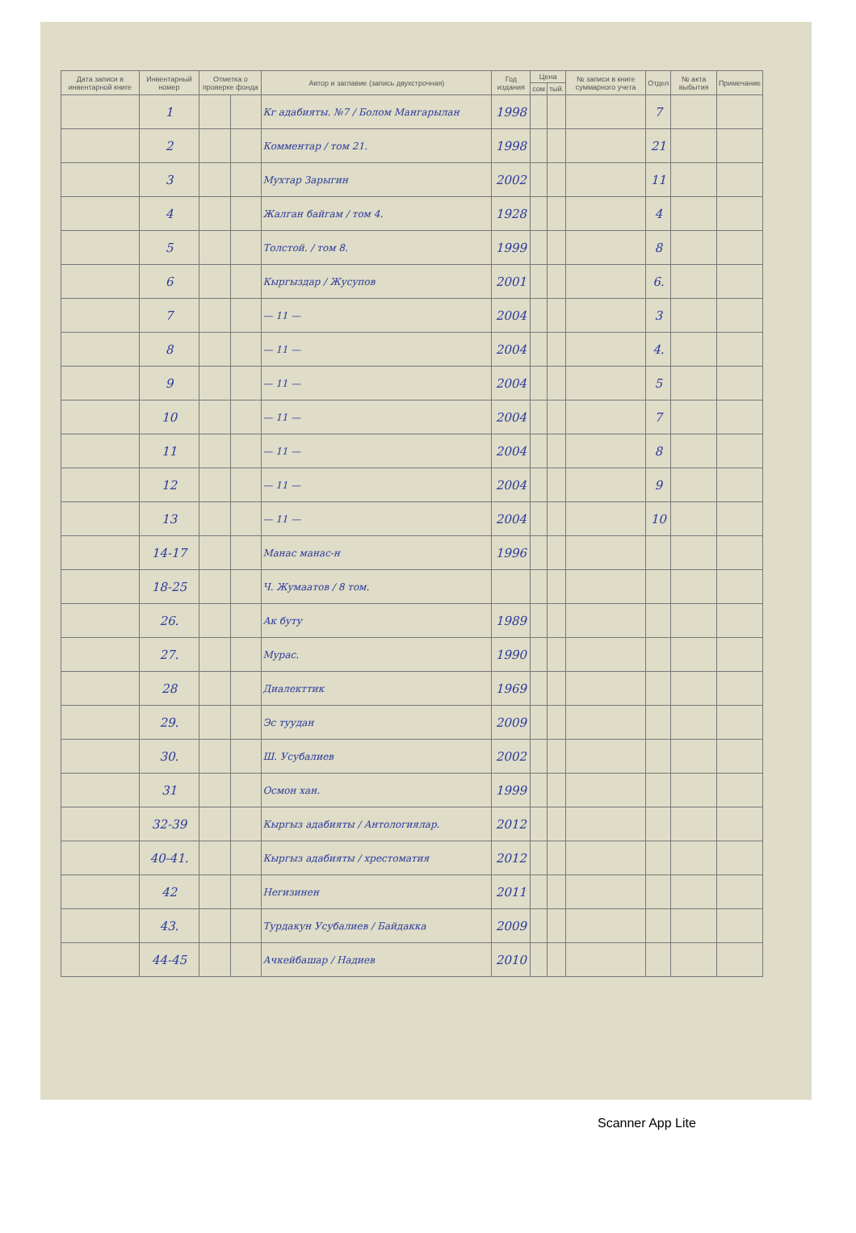| Дата записи в инвентарной книге | Инвентарный номер | Отметка о проверке фонда | | Автор и заглавие (запись двухстрочная) | Год издания | Цена | | № записи в книге суммарного учета | Отдел | № акта выбытия | Примечание |
| --- | --- | --- | --- | --- | --- | --- | --- | --- | --- | --- | --- |
| | | | | | | сом | тый. | | | | |
| | 1 | | | Кг адабияты. №7 / Болом Мангарылан | 1998 | | | | 7 | | |
| | 2 | | | Комментар / том 21. | 1998 | | | | 21 | | |
| | 3 | | | Мухтар Зарыгин | 2002 | | | | 11 | | |
| | 4 | | | Жалган байгам / том 4. | 1928 | | | | 4 | | |
| | 5 | | | Толстой. / том 8. | 1999 | | | | 8 | | |
| | 6 | | | Кыргыздар / Жусупов | 2001 | | | | 6. | | |
| | 7 | | | — 11 — | 2004 | | | | 3 | | |
| | 8 | | | — 11 — | 2004 | | | | 4. | | |
| | 9 | | | — 11 — | 2004 | | | | 5 | | |
| | 10 | | | — 11 — | 2004 | | | | 7 | | |
| | 11 | | | — 11 — | 2004 | | | | 8 | | |
| | 12 | | | — 11 — | 2004 | | | | 9 | | |
| | 13 | | | — 11 — | 2004 | | | | 10 | | |
| | 14-17 | | | Манас манас-н | 1996 | | | | | | |
| | 18-25 | | | Ч. Жумаатов / 8 том. | | | | | | | |
| | 26. | | | Ак буту | 1989 | | | | | | |
| | 27. | | | Мурас. | 1990 | | | | | | |
| | 28 | | | Диалекттик | 1969 | | | | | | |
| | 29. | | | Эс туудан | 2009 | | | | | | |
| | 30. | | | Ш. Усубалиев | 2002 | | | | | | |
| | 31 | | | Осмон хан. | 1999 | | | | | | |
| | 32-39 | | | Кыргыз адабияты / Антологиялар. | 2012 | | | | | | |
| | 40-41. | | | Кыргыз адабияты / хрестоматия | 2012 | | | | | | |
| | 42 | | | Негизинен | 2011 | | | | | | |
| | 43. | | | Турдакун Усубалиев / Байдакка | 2009 | | | | | | |
| | 44-45 | | | Ачкейбашар / Надиев | 2010 | | | | | | |
Scanner App Lite